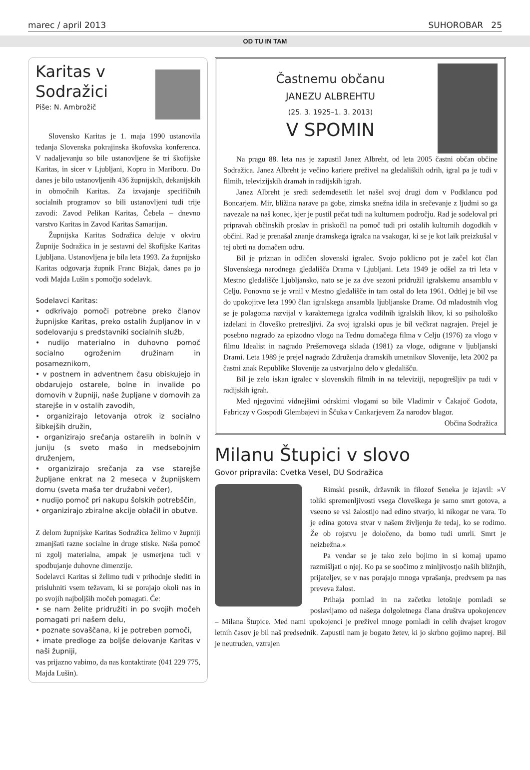marec / april 2013 SUHOROBAR 25
OD TU IN TAM
Karitas v Sodražici
Piše: N. Ambrožič
Slovensko Karitas je 1. maja 1990 ustanovila tedanja Slovenska pokrajinska škofovska konferenca. V nadaljevanju so bile ustanovljene še tri škofijske Karitas, in sicer v Ljubljani, Kopru in Mariboru. Do danes je bilo ustanovljenih 436 župnijskih, dekanijskih in območnih Karitas. Za izvajanje specifičnih socialnih programov so bili ustanovljeni tudi trije zavodi: Zavod Pelikan Karitas, Čebela – dnevno varstvo Karitas in Zavod Karitas Samarijan.
Župnijska Karitas Sodražica deluje v okviru Župnije Sodražica in je sestavni del škofijske Karitas Ljubljana. Ustanovljena je bila leta 1993. Za župnijsko Karitas odgovarja župnik Franc Bizjak, danes pa jo vodi Majda Lušin s pomočjo sodelavk.
Sodelavci Karitas:
• odkrivajo pomoči potrebne preko članov župnijske Karitas, preko ostalih župljanov in v sodelovanju s predstavniki socialnih služb,
• nudijo materialno in duhovno pomoč socialno ogroženim družinam in posameznikom,
• v postnem in adventnem času obiskujejo in obdarujejo ostarele, bolne in invalide po domovih v župniji, naše župljane v domovih za starejše in v ostalih zavodih,
• organizirajo letovanja otrok iz socialno šibkejših družin,
• organizirajo srečanja ostarelih in bolnih v juniju (s sveto mašo in medsebojnim druženjem,
• organizirajo srečanja za vse starejše župljane enkrat na 2 meseca v župnijskem domu (sveta maša ter družabni večer),
• nudijo pomoč pri nakupu šolskih potrebščin,
• organizirajo zbiralne akcije oblačil in obutve.
Z delom župnijske Karitas Sodražica želimo v župniji zmanjšati razne socialne in druge stiske. Naša pomoč ni zgolj materialna, ampak je usmerjena tudi v spodbujanje duhovne dimenzije.
Sodelavci Karitas si želimo tudi v prihodnje slediti in prisluhniti vsem težavam, ki se porajajo okoli nas in po svojih najboljših močeh pomagati. Če:
• se nam želite pridružiti in po svojih močeh pomagati pri našem delu,
• poznate sovaščana, ki je potreben pomoči,
• imate predloge za boljše delovanje Karitas v naši župniji,
vas prijazno vabimo, da nas kontaktirate (041 229 775, Majda Lušin).
Častnemu občanu
JANEZU ALBREHTU
(25. 3. 1925–1. 3. 2013)
V SPOMIN
Na pragu 88. leta nas je zapustil Janez Albreht, od leta 2005 častni občan občine Sodražica. Janez Albreht je večino kariere preživel na gledaliških odrih, igral pa je tudi v filmih, televizijskih dramah in radijskih igrah.
Janez Albreht je sredi sedemdesetih let našel svoj drugi dom v Podklancu pod Boncarjem. Mir, bližina narave pa gobe, zimska snežna idila in srečevanje z ljudmi so ga navezale na naš konec, kjer je pustil pečat tudi na kulturnem področju. Rad je sodeloval pri pripravah občinskih proslav in priskočil na pomoč tudi pri ostalih kulturnih dogodkih v občini. Rad je prenašal znanje dramskega igralca na vsakogar, ki se je kot laik preizkušal v tej obrti na domačem odru.
Bil je priznan in odličen slovenski igralec. Svojo poklicno pot je začel kot član Slovenskega narodnega gledališča Drama v Ljubljani. Leta 1949 je odšel za tri leta v Mestno gledališče Ljubljansko, nato se je za dve sezoni pridružil igralskemu ansamblu v Celju. Ponovno se je vrnil v Mestno gledališče in tam ostal do leta 1961. Odtlej je bil vse do upokojitve leta 1990 član igralskega ansambla ljubljanske Drame. Od mladostnih vlog se je polagoma razvijal v karakternega igralca vodilnih igralskih likov, ki so psihološko izdelani in človeško pretresljivi. Za svoj igralski opus je bil večkrat nagrajen. Prejel je posebno nagrado za epizodno vlogo na Tednu domačega filma v Celju (1976) za vlogo v filmu Idealist in nagrado Prešernovega sklada (1981) za vloge, odigrane v ljubljanski Drami. Leta 1989 je prejel nagrado Združenja dramskih umetnikov Slovenije, leta 2002 pa častni znak Republike Slovenije za ustvarjalno delo v gledališču.
Bil je zelo iskan igralec v slovenskih filmih in na televiziji, nepogrešljiv pa tudi v radijskih igrah.
Med njegovimi vidnejšimi odrskimi vlogami so bile Vladimir v Čakajoč Godota, Fabriczy v Gospodi Glembajevi in Ščuka v Cankarjevem Za narodov blagor.
Občina Sodražica
Milanu Štupici v slovo
Govor pripravila: Cvetka Vesel, DU Sodražica
Rimski pesnik, državnik in filozof Seneka je izjavil: »V toliki spremenljivosti vsega človeškega je samo smrt gotova, a vseeno se vsi žalostijo nad edino stvarjo, ki nikogar ne vara. To je edina gotova stvar v našem življenju že tedaj, ko se rodimo. Že ob rojstvu je določeno, da bomo tudi umrli. Smrt je neizbežna.«
Pa vendar se je tako zelo bojimo in si komaj upamo razmišljati o njej. Ko pa se soočimo z minljivostjo naših bližnjih, prijateljev, se v nas porajajo mnoga vprašanja, predvsem pa nas preveva žalost.
Prihaja pomlad in na začetku letošnje pomladi se poslavljamo od našega dolgoletnega člana društva upokojencev – Milana Štupice. Med nami upokojenci je preživel mnoge pomladi in celih dvajset krogov letnih časov je bil naš predsednik. Zapustil nam je bogato žetev, ki jo skrbno gojimo naprej. Bil je neutruden, vztrajen